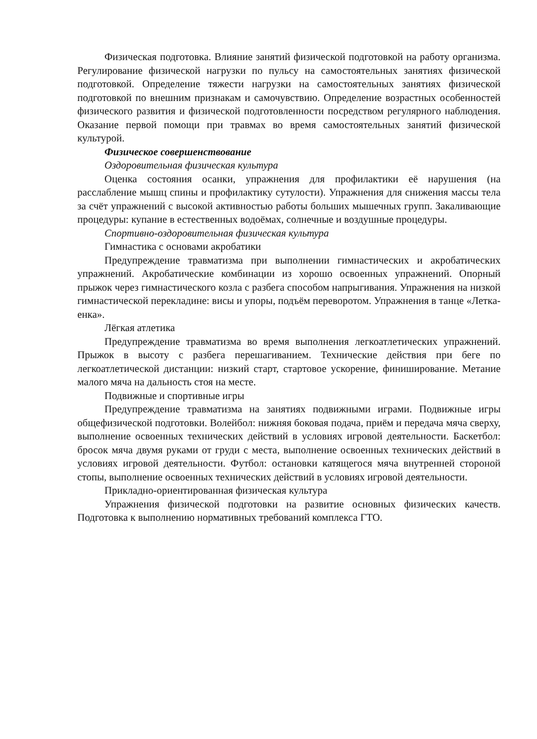Физическая подготовка. Влияние занятий физической подготовкой на работу организма. Регулирование физической нагрузки по пульсу на самостоятельных занятиях физической подготовкой. Определение тяжести нагрузки на самостоятельных занятиях физической подготовкой по внешним признакам и самочувствию. Определение возрастных особенностей физического развития и физической подготовленности посредством регулярного наблюдения. Оказание первой помощи при травмах во время самостоятельных занятий физической культурой.
Физическое совершенствование
Оздоровительная физическая культура
Оценка состояния осанки, упражнения для профилактики её нарушения (на расслабление мышц спины и профилактику сутулости). Упражнения для снижения массы тела за счёт упражнений с высокой активностью работы больших мышечных групп. Закаливающие процедуры: купание в естественных водоёмах, солнечные и воздушные процедуры.
Спортивно-оздоровительная физическая культура
Гимнастика с основами акробатики
Предупреждение травматизма при выполнении гимнастических и акробатических упражнений. Акробатические комбинации из хорошо освоенных упражнений. Опорный прыжок через гимнастического козла с разбега способом напрыгивания. Упражнения на низкой гимнастической перекладине: висы и упоры, подъём переворотом. Упражнения в танце «Летка-енка».
Лёгкая атлетика
Предупреждение травматизма во время выполнения легкоатлетических упражнений. Прыжок в высоту с разбега перешагиванием. Технические действия при беге по легкоатлетической дистанции: низкий старт, стартовое ускорение, финиширование. Метание малого мяча на дальность стоя на месте.
Подвижные и спортивные игры
Предупреждение травматизма на занятиях подвижными играми. Подвижные игры общефизической подготовки. Волейбол: нижняя боковая подача, приём и передача мяча сверху, выполнение освоенных технических действий в условиях игровой деятельности. Баскетбол: бросок мяча двумя руками от груди с места, выполнение освоенных технических действий в условиях игровой деятельности. Футбол: остановки катящегося мяча внутренней стороной стопы, выполнение освоенных технических действий в условиях игровой деятельности.
Прикладно-ориентированная физическая культура
Упражнения физической подготовки на развитие основных физических качеств. Подготовка к выполнению нормативных требований комплекса ГТО.